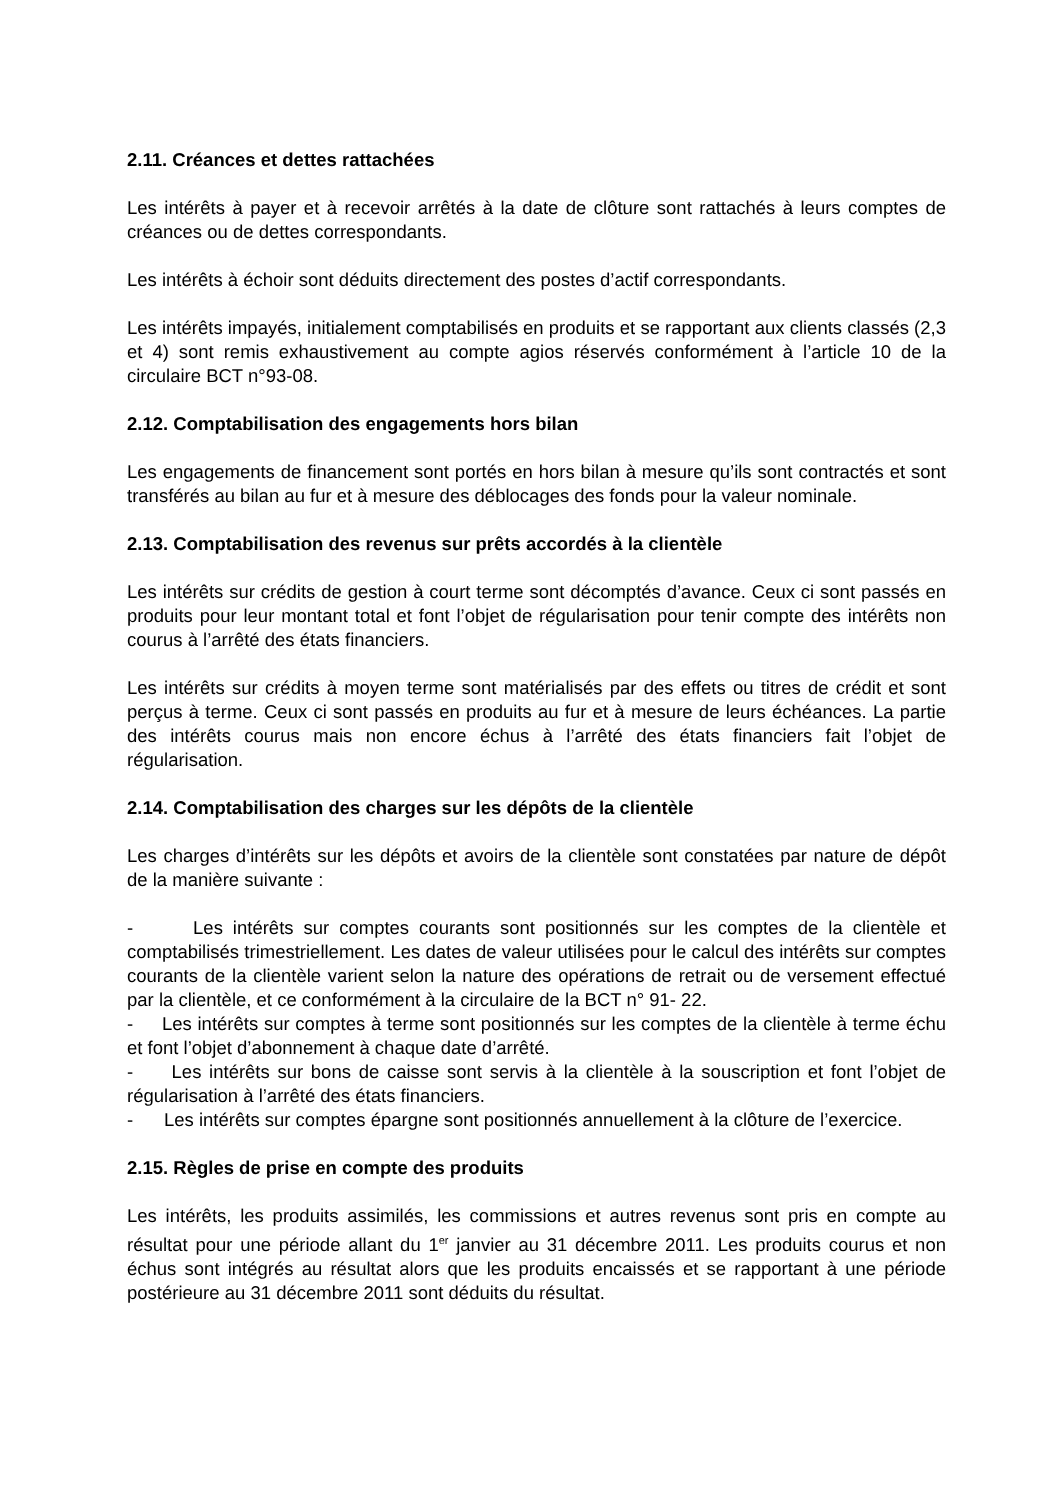2.11. Créances et dettes rattachées
Les intérêts à payer et à recevoir arrêtés à la date de clôture sont rattachés à leurs comptes de créances ou de dettes correspondants.
Les intérêts à échoir sont déduits directement des postes d’actif correspondants.
Les intérêts impayés, initialement comptabilisés en produits et se rapportant aux clients classés (2,3 et 4) sont remis exhaustivement au compte agios réservés conformément à l’article 10 de la circulaire BCT n°93-08.
2.12. Comptabilisation des engagements hors bilan
Les engagements de financement sont portés en hors bilan à mesure qu’ils sont contractés et sont transférés au bilan au fur et à mesure des déblocages des fonds pour la valeur nominale.
2.13. Comptabilisation des revenus sur prêts accordés à la clientèle
Les intérêts sur crédits de gestion à court terme sont décomptés d’avance. Ceux ci sont passés en produits pour leur montant total et font l’objet de régularisation pour tenir compte des intérêts non courus à l’arrêté des états financiers.
Les intérêts sur crédits à moyen terme sont matérialisés par des effets ou titres de crédit et sont perçus à terme. Ceux ci sont passés en produits au fur et à mesure de leurs échéances. La partie des intérêts courus mais non encore échus à l’arrêté des états financiers fait l’objet de régularisation.
2.14. Comptabilisation des charges sur les dépôts de la clientèle
Les charges d’intérêts sur les dépôts et avoirs de la clientèle sont constatées par nature de dépôt de la manière suivante :
- Les intérêts sur comptes courants sont positionnés sur les comptes de la clientèle et comptabilisés trimestriellement. Les dates de valeur utilisées pour le calcul des intérêts sur comptes courants de la clientèle varient selon la nature des opérations de retrait ou de versement effectué par la clientèle, et ce conformément à la circulaire de la BCT n° 91- 22.
- Les intérêts sur comptes à terme sont positionnés sur les comptes de la clientèle à terme échu et font l’objet d’abonnement à chaque date d’arrêté.
- Les intérêts sur bons de caisse sont servis à la clientèle à la souscription et font l’objet de régularisation à l’arrêté des états financiers.
- Les intérêts sur comptes épargne sont positionnés annuellement à la clôture de l’exercice.
2.15. Règles de prise en compte des produits
Les intérêts, les produits assimilés, les commissions et autres revenus sont pris en compte au résultat pour une période allant du 1<sup>er</sup> janvier au 31 décembre 2011. Les produits courus et non échus sont intégrés au résultat alors que les produits encaissés et se rapportant à une période postérieure au 31 décembre 2011 sont déduits du résultat.